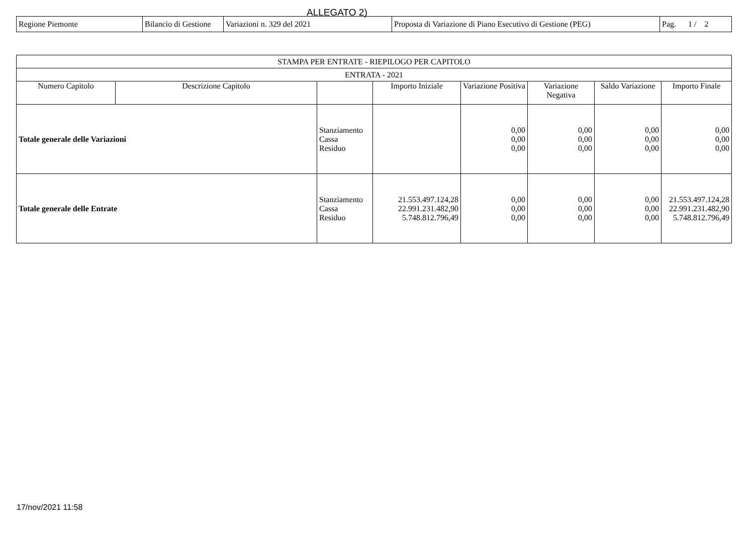ALLEGATO 2)
| Regione Piemonte | Bilancio di Gestione | Variazioni n. 329 del 2021 | Proposta di Variazione di Piano Esecutivo di Gestione (PEG) | Pag. 1 / 2 |
| STAMPA PER ENTRATE - RIEPILOGO PER CAPITOLO | | | | | | | |
| --- | --- | --- | --- | --- | --- | --- | --- |
| ENTRATA - 2021 | | | | | | | |
| Numero Capitolo | Descrizione Capitolo | | Importo Iniziale | Variazione Positiva | Variazione Negativa | Saldo Variazione | Importo Finale |
| Totale generale delle Variazioni | | Stanziamento Cassa Residuo | | 0,00 0,00 0,00 | 0,00 0,00 0,00 | 0,00 0,00 0,00 | 0,00 0,00 0,00 |
| Totale generale delle Entrate | | Stanziamento Cassa Residuo | 21.553.497.124,28 22.991.231.482,90 5.748.812.796,49 | 0,00 0,00 0,00 | 0,00 0,00 0,00 | 0,00 0,00 0,00 | 21.553.497.124,28 22.991.231.482,90 5.748.812.796,49 |
17/nov/2021 11:58